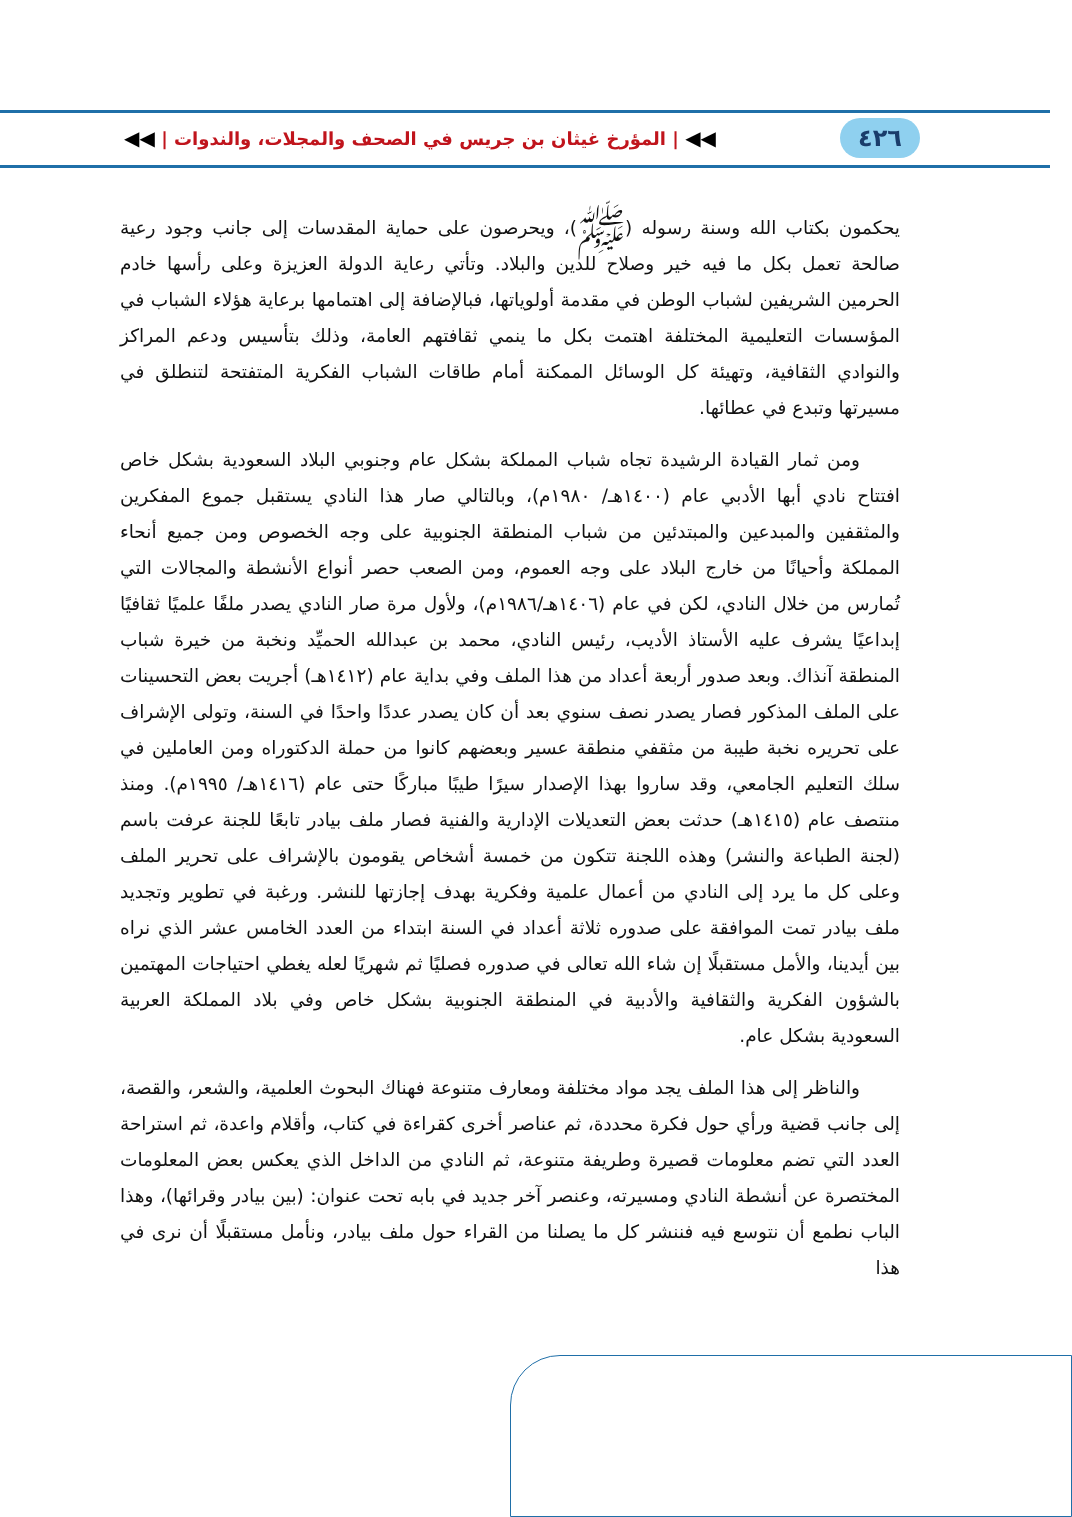٤٢٦
◀◀ | المؤرخ غيثان بن جريس في الصحف والمجلات، والندوات | ◀◀
يحكمون بكتاب الله وسنة رسوله (ﷺ)، ويحرصون على حماية المقدسات إلى جانب وجود رعية صالحة تعمل بكل ما فيه خير وصلاح للدين والبلاد. وتأتي رعاية الدولة العزيزة وعلى رأسها خادم الحرمين الشريفين لشباب الوطن في مقدمة أولوياتها، فبالإضافة إلى اهتمامها برعاية هؤلاء الشباب في المؤسسات التعليمية المختلفة اهتمت بكل ما ينمي ثقافتهم العامة، وذلك بتأسيس ودعم المراكز والنوادي الثقافية، وتهيئة كل الوسائل الممكنة أمام طاقات الشباب الفكرية المتفتحة لتنطلق في مسيرتها وتبدع في عطائها.
ومن ثمار القيادة الرشيدة تجاه شباب المملكة بشكل عام وجنوبي البلاد السعودية بشكل خاص افتتاح نادي أبها الأدبي عام (١٤٠٠هـ/ ١٩٨٠م)، وبالتالي صار هذا النادي يستقبل جموع المفكرين والمثقفين والمبدعين والمبتدئين من شباب المنطقة الجنوبية على وجه الخصوص ومن جميع أنحاء المملكة وأحيانًا من خارج البلاد على وجه العموم، ومن الصعب حصر أنواع الأنشطة والمجالات التي تُمارس من خلال النادي، لكن في عام (١٤٠٦هـ/١٩٨٦م)، ولأول مرة صار النادي يصدر ملفًا علميًا ثقافيًا إبداعيًا يشرف عليه الأستاذ الأديب، رئيس النادي، محمد بن عبدالله الحميِّد ونخبة من خيرة شباب المنطقة آنذاك. وبعد صدور أربعة أعداد من هذا الملف وفي بداية عام (١٤١٢هـ) أجريت بعض التحسينات على الملف المذكور فصار يصدر نصف سنوي بعد أن كان يصدر عددًا واحدًا في السنة، وتولى الإشراف على تحريره نخبة طيبة من مثقفي منطقة عسير وبعضهم كانوا من حملة الدكتوراه ومن العاملين في سلك التعليم الجامعي، وقد ساروا بهذا الإصدار سيرًا طيبًا مباركًا حتى عام (١٤١٦هـ/ ١٩٩٥م). ومنذ منتصف عام (١٤١٥هـ) حدثت بعض التعديلات الإدارية والفنية فصار ملف بيادر تابعًا للجنة عرفت باسم (لجنة الطباعة والنشر) وهذه اللجنة تتكون من خمسة أشخاص يقومون بالإشراف على تحرير الملف وعلى كل ما يرد إلى النادي من أعمال علمية وفكرية بهدف إجازتها للنشر. ورغبة في تطوير وتجديد ملف بيادر تمت الموافقة على صدوره ثلاثة أعداد في السنة ابتداء من العدد الخامس عشر الذي نراه بين أيدينا، والأمل مستقبلًا إن شاء الله تعالى في صدوره فصليًا ثم شهريًا لعله يغطي احتياجات المهتمين بالشؤون الفكرية والثقافية والأدبية في المنطقة الجنوبية بشكل خاص وفي بلاد المملكة العربية السعودية بشكل عام.
والناظر إلى هذا الملف يجد مواد مختلفة ومعارف متنوعة فهناك البحوث العلمية، والشعر، والقصة، إلى جانب قضية ورأي حول فكرة محددة، ثم عناصر أخرى كقراءة في كتاب، وأقلام واعدة، ثم استراحة العدد التي تضم معلومات قصيرة وطريفة متنوعة، ثم النادي من الداخل الذي يعكس بعض المعلومات المختصرة عن أنشطة النادي ومسيرته، وعنصر آخر جديد في بابه تحت عنوان: (بين بيادر وقرائها)، وهذا الباب نطمع أن نتوسع فيه فننشر كل ما يصلنا من القراء حول ملف بيادر، ونأمل مستقبلًا أن نرى في هذا